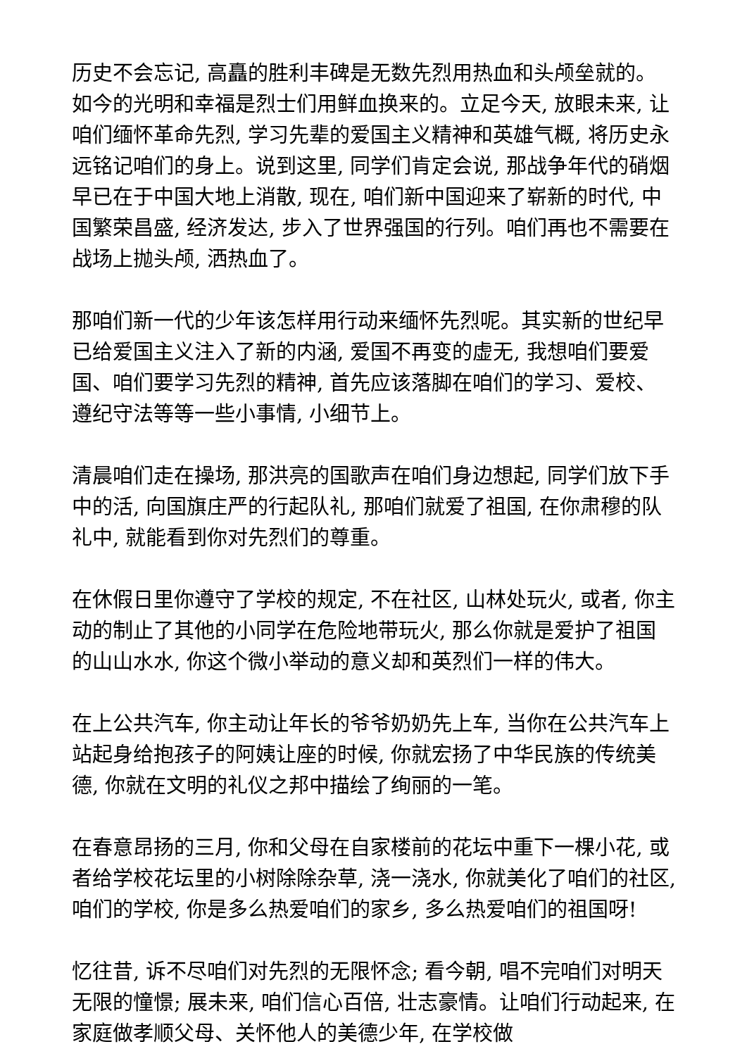历史不会忘记, 高矗的胜利丰碑是无数先烈用热血和头颅垒就的。如今的光明和幸福是烈士们用鲜血换来的。立足今天, 放眼未来, 让咱们缅怀革命先烈, 学习先辈的爱国主义精神和英雄气概, 将历史永远铭记咱们的身上。说到这里, 同学们肯定会说, 那战争年代的硝烟早已在于中国大地上消散, 现在, 咱们新中国迎来了崭新的时代, 中国繁荣昌盛, 经济发达, 步入了世界强国的行列。咱们再也不需要在战场上抛头颅, 洒热血了。
那咱们新一代的少年该怎样用行动来缅怀先烈呢。其实新的世纪早已给爱国主义注入了新的内涵, 爱国不再变的虚无, 我想咱们要爱国、咱们要学习先烈的精神, 首先应该落脚在咱们的学习、爱校、遵纪守法等等一些小事情, 小细节上。
清晨咱们走在操场, 那洪亮的国歌声在咱们身边想起, 同学们放下手中的活, 向国旗庄严的行起队礼, 那咱们就爱了祖国, 在你肃穆的队礼中, 就能看到你对先烈们的尊重。
在休假日里你遵守了学校的规定, 不在社区, 山林处玩火, 或者, 你主动的制止了其他的小同学在危险地带玩火, 那么你就是爱护了祖国的山山水水, 你这个微小举动的意义却和英烈们一样的伟大。
在上公共汽车, 你主动让年长的爷爷奶奶先上车, 当你在公共汽车上站起身给抱孩子的阿姨让座的时候, 你就宏扬了中华民族的传统美德, 你就在文明的礼仪之邦中描绘了绚丽的一笔。
在春意昂扬的三月, 你和父母在自家楼前的花坛中重下一棵小花, 或者给学校花坛里的小树除除杂草, 浇一浇水, 你就美化了咱们的社区, 咱们的学校, 你是多么热爱咱们的家乡, 多么热爱咱们的祖国呀!
忆往昔, 诉不尽咱们对先烈的无限怀念; 看今朝, 唱不完咱们对明天无限的憧憬; 展未来, 咱们信心百倍, 壮志豪情。让咱们行动起来, 在家庭做孝顺父母、关怀他人的美德少年, 在学校做